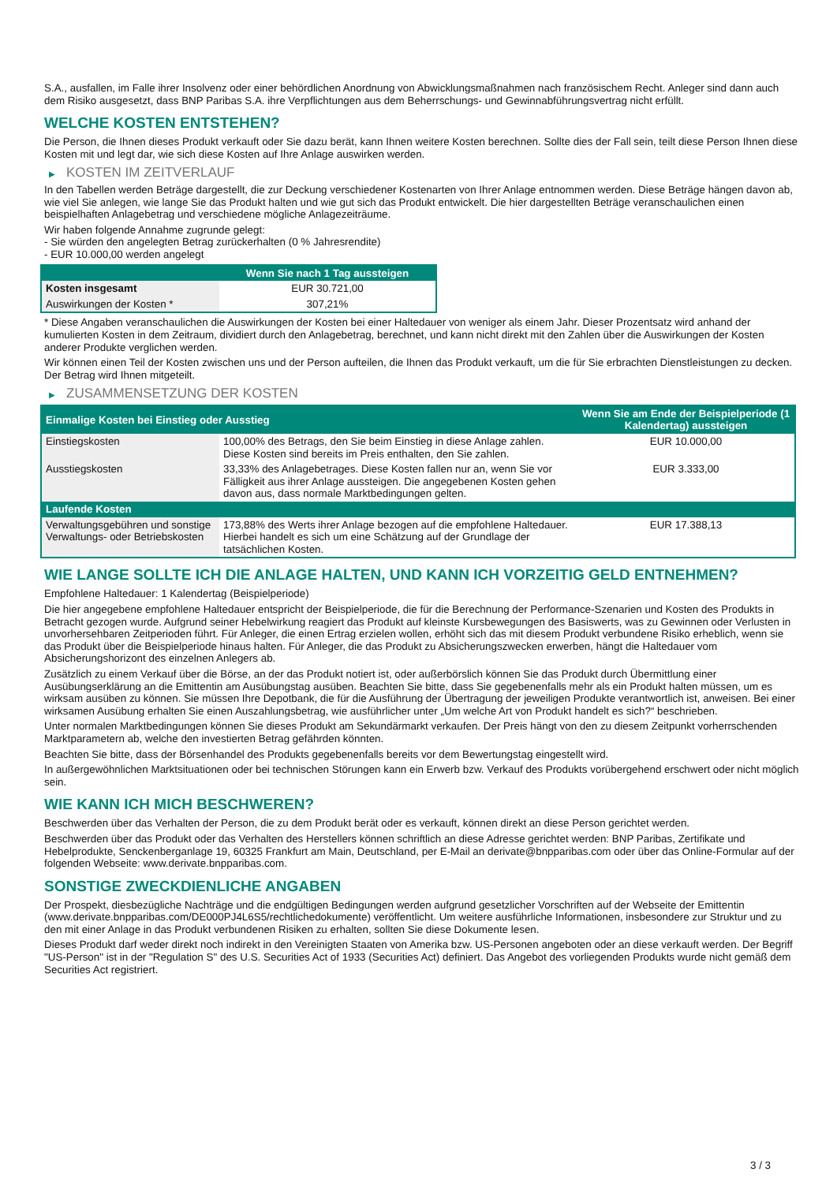S.A., ausfallen, im Falle ihrer Insolvenz oder einer behördlichen Anordnung von Abwicklungsmaßnahmen nach französischem Recht. Anleger sind dann auch dem Risiko ausgesetzt, dass BNP Paribas S.A. ihre Verpflichtungen aus dem Beherrschungs- und Gewinnabführungsvertrag nicht erfüllt.
WELCHE KOSTEN ENTSTEHEN?
Die Person, die Ihnen dieses Produkt verkauft oder Sie dazu berät, kann Ihnen weitere Kosten berechnen. Sollte dies der Fall sein, teilt diese Person Ihnen diese Kosten mit und legt dar, wie sich diese Kosten auf Ihre Anlage auswirken werden.
▶ KOSTEN IM ZEITVERLAUF
In den Tabellen werden Beträge dargestellt, die zur Deckung verschiedener Kostenarten von Ihrer Anlage entnommen werden. Diese Beträge hängen davon ab, wie viel Sie anlegen, wie lange Sie das Produkt halten und wie gut sich das Produkt entwickelt. Die hier dargestellten Beträge veranschaulichen einen beispielhaften Anlagebetrag und verschiedene mögliche Anlagezeiträume.
Wir haben folgende Annahme zugrunde gelegt:
- Sie würden den angelegten Betrag zurückerhalten (0 % Jahresrendite)
- EUR 10.000,00 werden angelegt
| | Wenn Sie nach 1 Tag aussteigen |
| --- | --- |
| Kosten insgesamt | EUR 30.721,00 |
| Auswirkungen der Kosten * | 307,21% |
* Diese Angaben veranschaulichen die Auswirkungen der Kosten bei einer Haltedauer von weniger als einem Jahr. Dieser Prozentsatz wird anhand der kumulierten Kosten in dem Zeitraum, dividiert durch den Anlagebetrag, berechnet, und kann nicht direkt mit den Zahlen über die Auswirkungen der Kosten anderer Produkte verglichen werden.
Wir können einen Teil der Kosten zwischen uns und der Person aufteilen, die Ihnen das Produkt verkauft, um die für Sie erbrachten Dienstleistungen zu decken. Der Betrag wird Ihnen mitgeteilt.
▶ ZUSAMMENSETZUNG DER KOSTEN
| Einmalige Kosten bei Einstieg oder Ausstieg | | Wenn Sie am Ende der Beispielperiode (1 Kalendertag) aussteigen |
| --- | --- | --- |
| Einstiegskosten | 100,00% des Betrags, den Sie beim Einstieg in diese Anlage zahlen. Diese Kosten sind bereits im Preis enthalten, den Sie zahlen. | EUR 10.000,00 |
| Ausstiegskosten | 33,33% des Anlagebetrages. Diese Kosten fallen nur an, wenn Sie vor Fälligkeit aus ihrer Anlage aussteigen. Die angegebenen Kosten gehen davon aus, dass normale Marktbedingungen gelten. | EUR 3.333,00 |
| Laufende Kosten | | |
| Verwaltungsgebühren und sonstige Verwaltungs- oder Betriebskosten | 173,88% des Werts ihrer Anlage bezogen auf die empfohlene Haltedauer. Hierbei handelt es sich um eine Schätzung auf der Grundlage der tatsächlichen Kosten. | EUR 17.388,13 |
WIE LANGE SOLLTE ICH DIE ANLAGE HALTEN, UND KANN ICH VORZEITIG GELD ENTNEHMEN?
Empfohlene Haltedauer: 1 Kalendertag (Beispielperiode)
Die hier angegebene empfohlene Haltedauer entspricht der Beispielperiode, die für die Berechnung der Performance-Szenarien und Kosten des Produkts in Betracht gezogen wurde. Aufgrund seiner Hebelwirkung reagiert das Produkt auf kleinste Kursbewegungen des Basiswerts, was zu Gewinnen oder Verlusten in unvorhersehbaren Zeitperioden führt. Für Anleger, die einen Ertrag erzielen wollen, erhöht sich das mit diesem Produkt verbundene Risiko erheblich, wenn sie das Produkt über die Beispielperiode hinaus halten. Für Anleger, die das Produkt zu Absicherungszwecken erwerben, hängt die Haltedauer vom Absicherungshorizont des einzelnen Anlegers ab.
Zusätzlich zu einem Verkauf über die Börse, an der das Produkt notiert ist, oder außerbörslich können Sie das Produkt durch Übermittlung einer Ausübungserklärung an die Emittentin am Ausübungstag ausüben. Beachten Sie bitte, dass Sie gegebenenfalls mehr als ein Produkt halten müssen, um es wirksam ausüben zu können. Sie müssen Ihre Depotbank, die für die Ausführung der Übertragung der jeweiligen Produkte verantwortlich ist, anweisen. Bei einer wirksamen Ausübung erhalten Sie einen Auszahlungsbetrag, wie ausführlicher unter „Um welche Art von Produkt handelt es sich?“ beschrieben.
Unter normalen Marktbedingungen können Sie dieses Produkt am Sekundärmarkt verkaufen. Der Preis hängt von den zu diesem Zeitpunkt vorherrschenden Marktparametern ab, welche den investierten Betrag gefährden könnten.
Beachten Sie bitte, dass der Börsenhandel des Produkts gegebenenfalls bereits vor dem Bewertungstag eingestellt wird.
In außergewöhnlichen Marktsituationen oder bei technischen Störungen kann ein Erwerb bzw. Verkauf des Produkts vorübergehend erschwert oder nicht möglich sein.
WIE KANN ICH MICH BESCHWEREN?
Beschwerden über das Verhalten der Person, die zu dem Produkt berät oder es verkauft, können direkt an diese Person gerichtet werden.
Beschwerden über das Produkt oder das Verhalten des Herstellers können schriftlich an diese Adresse gerichtet werden: BNP Paribas, Zertifikate und Hebelprodukte, Senckenberganlage 19, 60325 Frankfurt am Main, Deutschland, per E-Mail an derivate@bnpparibas.com oder über das Online-Formular auf der folgenden Webseite: www.derivate.bnpparibas.com.
SONSTIGE ZWECKDIENLICHE ANGABEN
Der Prospekt, diesbezügliche Nachträge und die endgültigen Bedingungen werden aufgrund gesetzlicher Vorschriften auf der Webseite der Emittentin (www.derivate.bnpparibas.com/DE000PJ4L6S5/rechtlichedokumente) veröffentlicht. Um weitere ausführliche Informationen, insbesondere zur Struktur und zu den mit einer Anlage in das Produkt verbundenen Risiken zu erhalten, sollten Sie diese Dokumente lesen.
Dieses Produkt darf weder direkt noch indirekt in den Vereinigten Staaten von Amerika bzw. US-Personen angeboten oder an diese verkauft werden. Der Begriff "US-Person" ist in der "Regulation S" des U.S. Securities Act of 1933 (Securities Act) definiert. Das Angebot des vorliegenden Produkts wurde nicht gemäß dem Securities Act registriert.
3 / 3